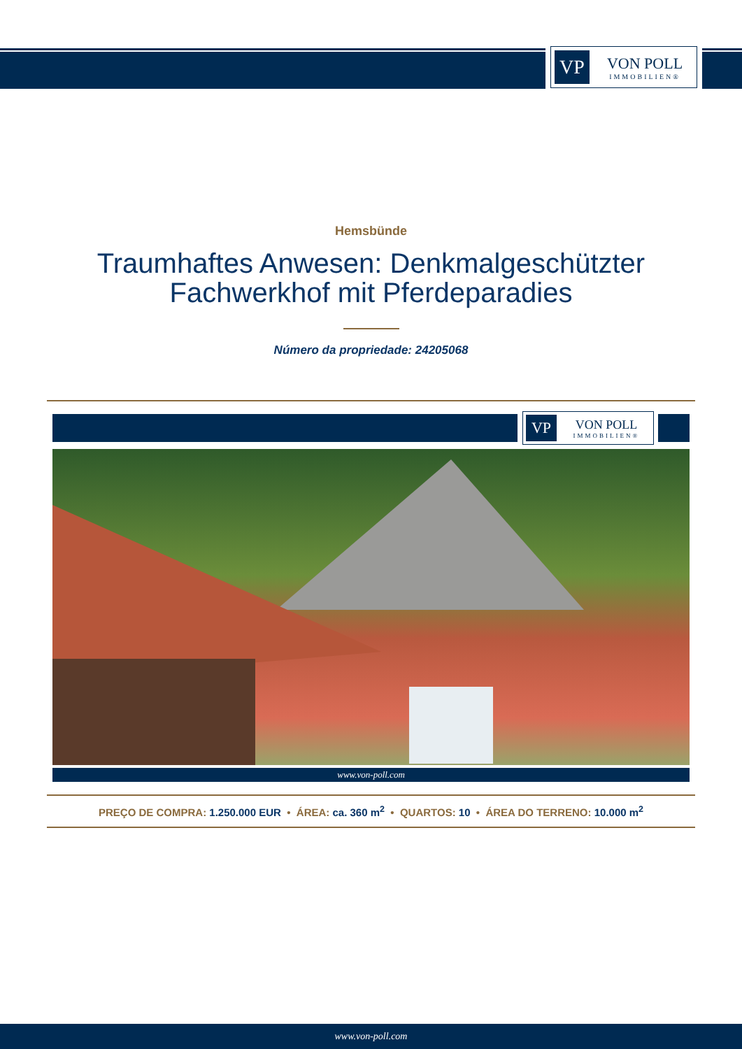VP
VON POLL
IMMOBILIEN®
Hemsbünde
Traumhaftes Anwesen: Denkmalgeschützter
Fachwerkhof mit Pferdeparadies
Número da propriedade: 24205068
VP
VON POLL
IMMOBILIEN®
www.von-poll.com
PREÇO DE COMPRA: 1.250.000 EUR • ÁREA: ca. 360 m<sup>2</sup> • QUARTOS: 10 • ÁREA DO TERRENO: 10.000 m<sup>2</sup>
www.von-poll.com